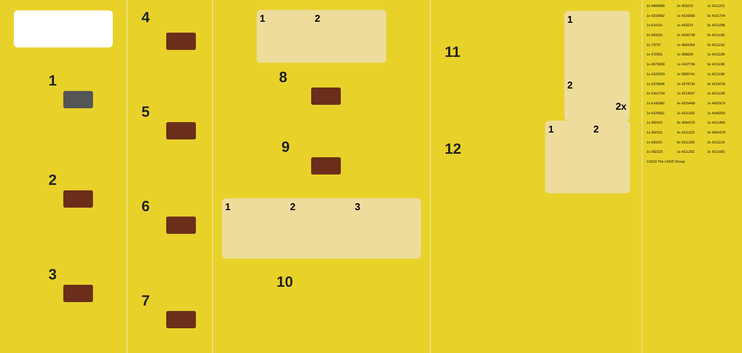1
2
3
4
5
6
7
1 2
8
9
1 2 3
10
11
1
2
2x
12
1 2
2x 4569080
1x 4216652
1x 614101
2x 403201
2x 73737
1x 472801
1x 4579260
1x 4125253
1x 4278046
2x 4161734
1x 4140562
1x 4129501
1x 302421
1x 302321
1x 403221
1x 302223
2x 403223
1x 4216656
1x 403224
2x 4535739
1x 4604304
1x 368026
1x 4107736
1x 3005741
1x 4279734
1x 4213047
4x 4225469
1x 4211252
3x 4504376
4x 4211222
8x 4211199
1x 4211202
1x 4211221
5x 4221744
5x 4211288
5x 4211150
2x 4211152
1x 4211189
5x 4211190
1x 4211186
5x 4219726
1x 4211159
1x 4632575
1x 4540203
1x 4211483
4x 4504378
2x 4211133
2x 4211001
©2010 The LEGO Group